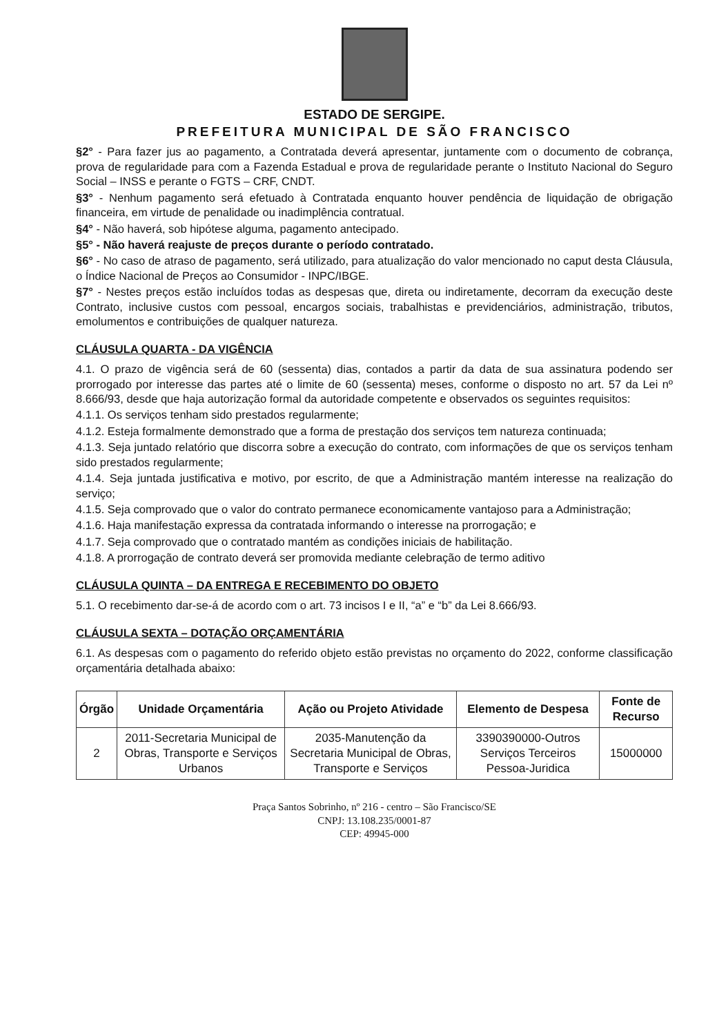ESTADO DE SERGIPE.
PREFEITURA MUNICIPAL DE SÃO FRANCISCO
§2° - Para fazer jus ao pagamento, a Contratada deverá apresentar, juntamente com o documento de cobrança, prova de regularidade para com a Fazenda Estadual e prova de regularidade perante o Instituto Nacional do Seguro Social – INSS e perante o FGTS – CRF, CNDT.
§3° - Nenhum pagamento será efetuado à Contratada enquanto houver pendência de liquidação de obrigação financeira, em virtude de penalidade ou inadimplência contratual.
§4° - Não haverá, sob hipótese alguma, pagamento antecipado.
§5° - Não haverá reajuste de preços durante o período contratado.
§6° - No caso de atraso de pagamento, será utilizado, para atualização do valor mencionado no caput desta Cláusula, o Índice Nacional de Preços ao Consumidor - INPC/IBGE.
§7° - Nestes preços estão incluídos todas as despesas que, direta ou indiretamente, decorram da execução deste Contrato, inclusive custos com pessoal, encargos sociais, trabalhistas e previdenciários, administração, tributos, emolumentos e contribuições de qualquer natureza.
CLÁUSULA QUARTA - DA VIGÊNCIA
4.1. O prazo de vigência será de 60 (sessenta) dias, contados a partir da data de sua assinatura podendo ser prorrogado por interesse das partes até o limite de 60 (sessenta) meses, conforme o disposto no art. 57 da Lei nº 8.666/93, desde que haja autorização formal da autoridade competente e observados os seguintes requisitos:
4.1.1. Os serviços tenham sido prestados regularmente;
4.1.2. Esteja formalmente demonstrado que a forma de prestação dos serviços tem natureza continuada;
4.1.3. Seja juntado relatório que discorra sobre a execução do contrato, com informações de que os serviços tenham sido prestados regularmente;
4.1.4. Seja juntada justificativa e motivo, por escrito, de que a Administração mantém interesse na realização do serviço;
4.1.5. Seja comprovado que o valor do contrato permanece economicamente vantajoso para a Administração;
4.1.6. Haja manifestação expressa da contratada informando o interesse na prorrogação; e
4.1.7. Seja comprovado que o contratado mantém as condições iniciais de habilitação.
4.1.8. A prorrogação de contrato deverá ser promovida mediante celebração de termo aditivo
CLÁUSULA QUINTA – DA ENTREGA E RECEBIMENTO DO OBJETO
5.1. O recebimento dar-se-á de acordo com o art. 73 incisos I e II, “a” e “b” da Lei 8.666/93.
CLÁUSULA SEXTA – DOTAÇÃO ORÇAMENTÁRIA
6.1. As despesas com o pagamento do referido objeto estão previstas no orçamento do 2022, conforme classificação orçamentária detalhada abaixo:
| Órgão | Unidade Orçamentária | Ação ou Projeto Atividade | Elemento de Despesa | Fonte de Recurso |
| --- | --- | --- | --- | --- |
| 2 | 2011-Secretaria Municipal de Obras, Transporte e Serviços Urbanos | 2035-Manutenção da Secretaria Municipal de Obras, Transporte e Serviços | 3390390000-Outros Serviços Terceiros Pessoa-Juridica | 15000000 |
Praça Santos Sobrinho, nº 216 - centro – São Francisco/SE
CNPJ: 13.108.235/0001-87
CEP: 49945-000